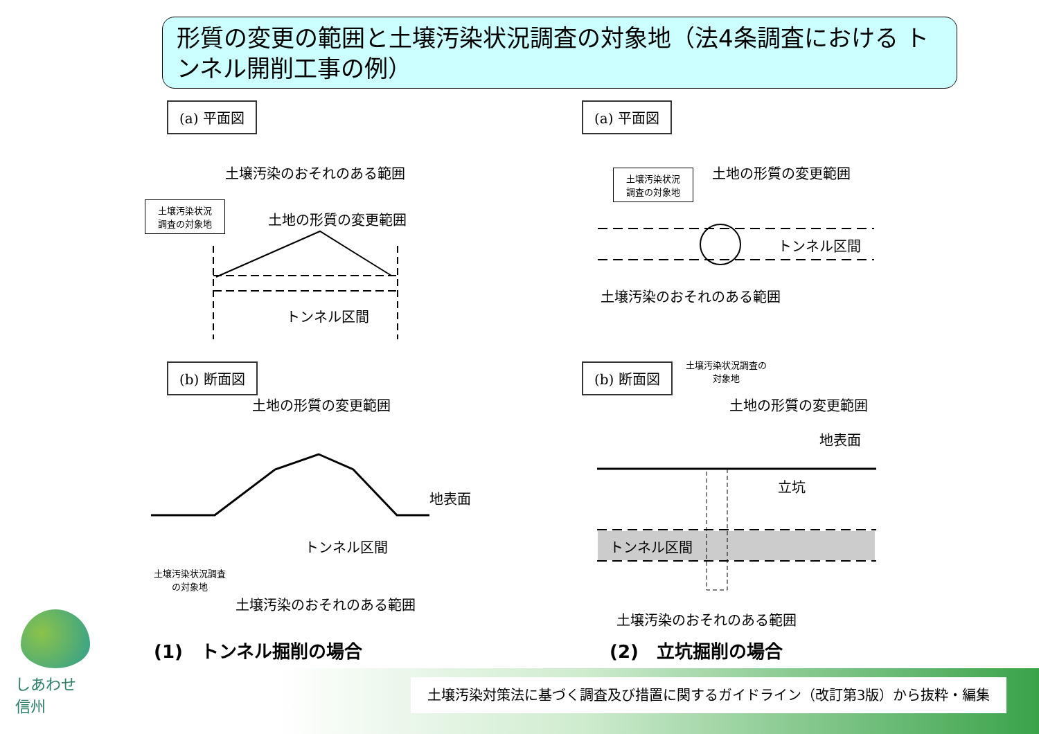形質の変更の範囲と土壌汚染状況調査の対象地（法4条調査における トンネル開削工事の例）
(a) 平面図 (a) 平面図
(b) 断面図 (b) 断面図
土壌汚染のおそれのある範囲
土壌汚染状況
調査の対象地
土地の形質の変更範囲
トンネル区間
土壌汚染状況
調査の対象地
土地の形質の変更範囲
トンネル区間
土壌汚染のおそれのある範囲
土地の形質の変更範囲
地表面
トンネル区間
土壌汚染状況調査
の対象地
土壌汚染のおそれのある範囲
土壌汚染状況調査の
対象地
土地の形質の変更範囲
地表面
立坑
トンネル区間
土壌汚染のおそれのある範囲
(1)　トンネル掘削の場合 (2)　立坑掘削の場合
しあわせ
信州
土壌汚染対策法に基づく調査及び措置に関するガイドライン（改訂第3版）から抜粋・編集